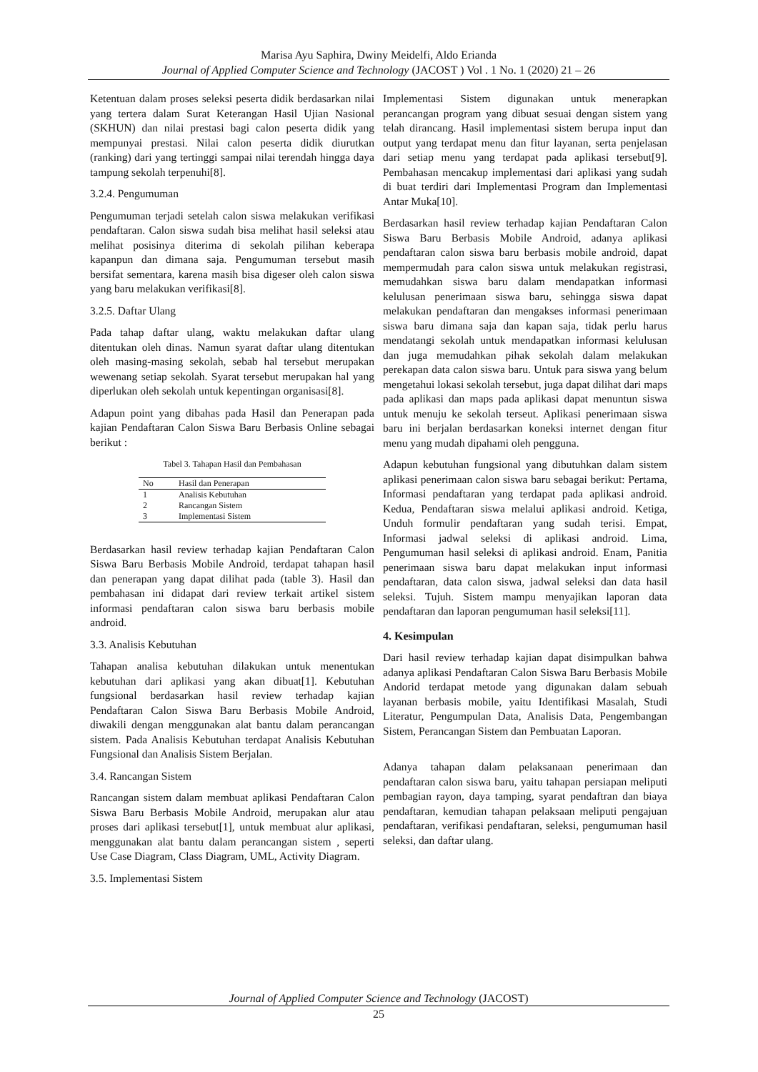Marisa Ayu Saphira, Dwiny Meidelfi, Aldo Erianda
Journal of Applied Computer Science and Technology (JACOST ) Vol . 1 No. 1 (2020) 21 – 26
Ketentuan dalam proses seleksi peserta didik berdasarkan nilai yang tertera dalam Surat Keterangan Hasil Ujian Nasional (SKHUN) dan nilai prestasi bagi calon peserta didik yang mempunyai prestasi. Nilai calon peserta didik diurutkan (ranking) dari yang tertinggi sampai nilai terendah hingga daya tampung sekolah terpenuhi[8].
3.2.4. Pengumuman
Pengumuman terjadi setelah calon siswa melakukan verifikasi pendaftaran. Calon siswa sudah bisa melihat hasil seleksi atau melihat posisinya diterima di sekolah pilihan keberapa kapanpun dan dimana saja. Pengumuman tersebut masih bersifat sementara, karena masih bisa digeser oleh calon siswa yang baru melakukan verifikasi[8].
3.2.5. Daftar Ulang
Pada tahap daftar ulang, waktu melakukan daftar ulang ditentukan oleh dinas. Namun syarat daftar ulang ditentukan oleh masing-masing sekolah, sebab hal tersebut merupakan wewenang setiap sekolah. Syarat tersebut merupakan hal yang diperlukan oleh sekolah untuk kepentingan organisasi[8].
Adapun point yang dibahas pada Hasil dan Penerapan pada kajian Pendaftaran Calon Siswa Baru Berbasis Online sebagai berikut :
Tabel 3. Tahapan Hasil dan Pembahasan
| No | Hasil dan Penerapan |
| --- | --- |
| 1 | Analisis Kebutuhan |
| 2 | Rancangan Sistem |
| 3 | Implementasi Sistem |
Berdasarkan hasil review terhadap kajian Pendaftaran Calon Siswa Baru Berbasis Mobile Android, terdapat tahapan hasil dan penerapan yang dapat dilihat pada (table 3). Hasil dan pembahasan ini didapat dari review terkait artikel sistem informasi pendaftaran calon siswa baru berbasis mobile android.
3.3. Analisis Kebutuhan
Tahapan analisa kebutuhan dilakukan untuk menentukan kebutuhan dari aplikasi yang akan dibuat[1]. Kebutuhan fungsional berdasarkan hasil review terhadap kajian Pendaftaran Calon Siswa Baru Berbasis Mobile Android, diwakili dengan menggunakan alat bantu dalam perancangan sistem. Pada Analisis Kebutuhan terdapat Analisis Kebutuhan Fungsional dan Analisis Sistem Berjalan.
3.4. Rancangan Sistem
Rancangan sistem dalam membuat aplikasi Pendaftaran Calon Siswa Baru Berbasis Mobile Android, merupakan alur atau proses dari aplikasi tersebut[1], untuk membuat alur aplikasi, menggunakan alat bantu dalam perancangan sistem , seperti Use Case Diagram, Class Diagram, UML, Activity Diagram.
3.5. Implementasi Sistem
Implementasi Sistem digunakan untuk menerapkan perancangan program yang dibuat sesuai dengan sistem yang telah dirancang. Hasil implementasi sistem berupa input dan output yang terdapat menu dan fitur layanan, serta penjelasan dari setiap menu yang terdapat pada aplikasi tersebut[9]. Pembahasan mencakup implementasi dari aplikasi yang sudah di buat terdiri dari Implementasi Program dan Implementasi Antar Muka[10].
Berdasarkan hasil review terhadap kajian Pendaftaran Calon Siswa Baru Berbasis Mobile Android, adanya aplikasi pendaftaran calon siswa baru berbasis mobile android, dapat mempermudah para calon siswa untuk melakukan registrasi, memudahkan siswa baru dalam mendapatkan informasi kelulusan penerimaan siswa baru, sehingga siswa dapat melakukan pendaftaran dan mengakses informasi penerimaan siswa baru dimana saja dan kapan saja, tidak perlu harus mendatangi sekolah untuk mendapatkan informasi kelulusan dan juga memudahkan pihak sekolah dalam melakukan perekapan data calon siswa baru. Untuk para siswa yang belum mengetahui lokasi sekolah tersebut, juga dapat dilihat dari maps pada aplikasi dan maps pada aplikasi dapat menuntun siswa untuk menuju ke sekolah terseut. Aplikasi penerimaan siswa baru ini berjalan berdasarkan koneksi internet dengan fitur menu yang mudah dipahami oleh pengguna.
Adapun kebutuhan fungsional yang dibutuhkan dalam sistem aplikasi penerimaan calon siswa baru sebagai berikut: Pertama, Informasi pendaftaran yang terdapat pada aplikasi android. Kedua, Pendaftaran siswa melalui aplikasi android. Ketiga, Unduh formulir pendaftaran yang sudah terisi. Empat, Informasi jadwal seleksi di aplikasi android. Lima, Pengumuman hasil seleksi di aplikasi android. Enam, Panitia penerimaan siswa baru dapat melakukan input informasi pendaftaran, data calon siswa, jadwal seleksi dan data hasil seleksi. Tujuh. Sistem mampu menyajikan laporan data pendaftaran dan laporan pengumuman hasil seleksi[11].
4. Kesimpulan
Dari hasil review terhadap kajian dapat disimpulkan bahwa adanya aplikasi Pendaftaran Calon Siswa Baru Berbasis Mobile Andorid terdapat metode yang digunakan dalam sebuah layanan berbasis mobile, yaitu Identifikasi Masalah, Studi Literatur, Pengumpulan Data, Analisis Data, Pengembangan Sistem, Perancangan Sistem dan Pembuatan Laporan.
Adanya tahapan dalam pelaksanaan penerimaan dan pendaftaran calon siswa baru, yaitu tahapan persiapan meliputi pembagian rayon, daya tamping, syarat pendaftran dan biaya pendaftaran, kemudian tahapan pelaksaan meliputi pengajuan pendaftaran, verifikasi pendaftaran, seleksi, pengumuman hasil seleksi, dan daftar ulang.
Journal of Applied Computer Science and Technology (JACOST)
25